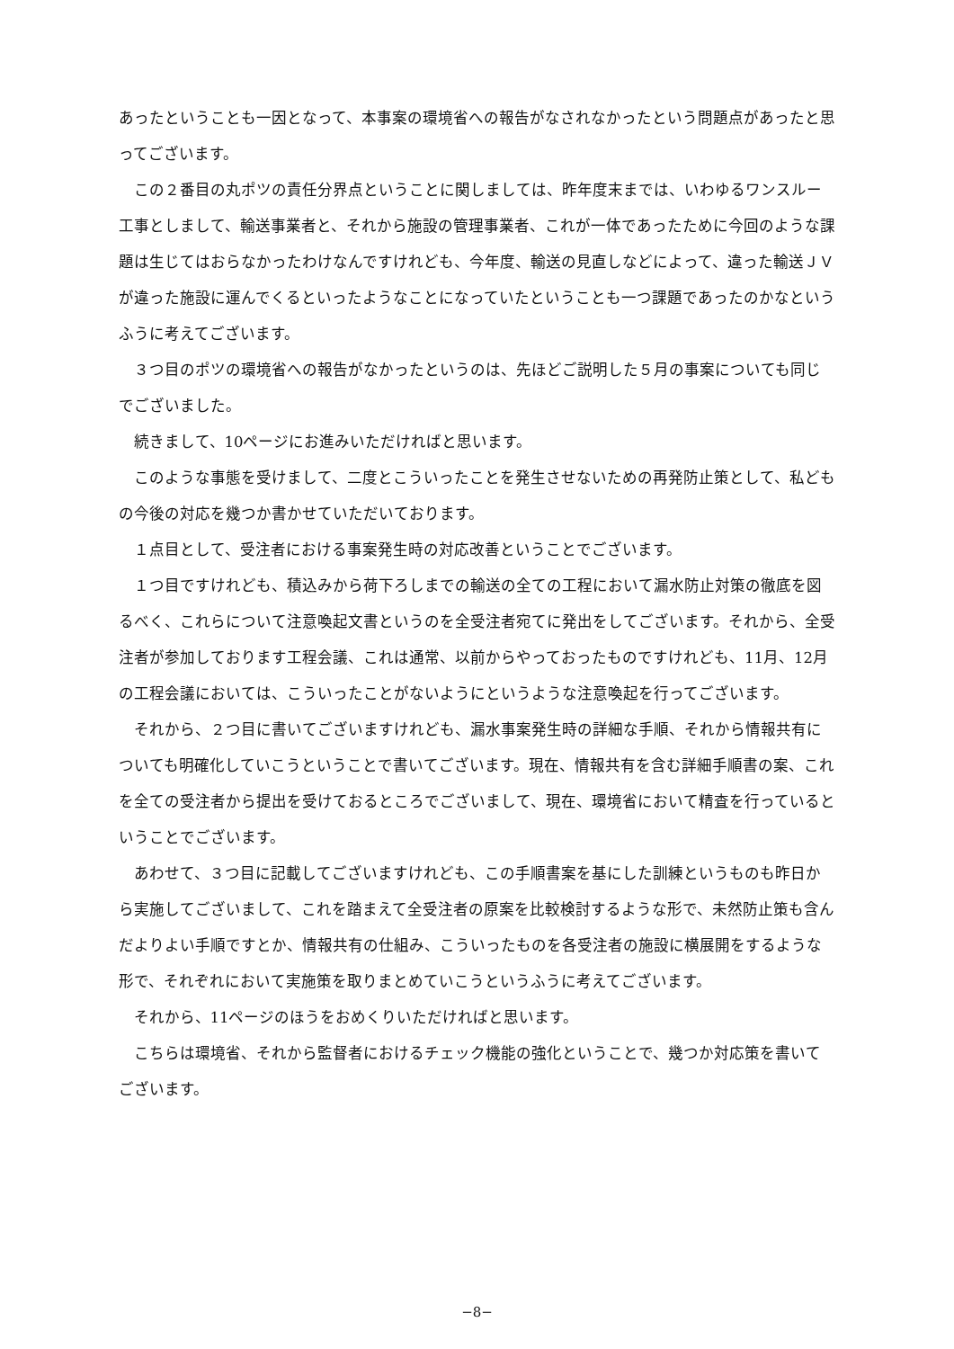あったということも一因となって、本事案の環境省への報告がなされなかったという問題点があったと思ってございます。
この２番目の丸ポツの責任分界点ということに関しましては、昨年度末までは、いわゆるワンスルー工事としまして、輸送事業者と、それから施設の管理事業者、これが一体であったために今回のような課題は生じてはおらなかったわけなんですけれども、今年度、輸送の見直しなどによって、違った輸送ＪＶが違った施設に運んでくるといったようなことになっていたということも一つ課題であったのかなというふうに考えてございます。
３つ目のポツの環境省への報告がなかったというのは、先ほどご説明した５月の事案についても同じでございました。
続きまして、10ページにお進みいただければと思います。
このような事態を受けまして、二度とこういったことを発生させないための再発防止策として、私どもの今後の対応を幾つか書かせていただいております。
１点目として、受注者における事案発生時の対応改善ということでございます。
１つ目ですけれども、積込みから荷下ろしまでの輸送の全ての工程において漏水防止対策の徹底を図るべく、これらについて注意喚起文書というのを全受注者宛てに発出をしてございます。それから、全受注者が参加しております工程会議、これは通常、以前からやっておったものですけれども、11月、12月の工程会議においては、こういったことがないようにというような注意喚起を行ってございます。
それから、２つ目に書いてございますけれども、漏水事案発生時の詳細な手順、それから情報共有についても明確化していこうということで書いてございます。現在、情報共有を含む詳細手順書の案、これを全ての受注者から提出を受けておるところでございまして、現在、環境省において精査を行っているということでございます。
あわせて、３つ目に記載してございますけれども、この手順書案を基にした訓練というものも昨日から実施してございまして、これを踏まえて全受注者の原案を比較検討するような形で、未然防止策も含んだよりよい手順ですとか、情報共有の仕組み、こういったものを各受注者の施設に横展開をするような形で、それぞれにおいて実施策を取りまとめていこうというふうに考えてございます。
それから、11ページのほうをおめくりいただければと思います。
こちらは環境省、それから監督者におけるチェック機能の強化ということで、幾つか対応策を書いてございます。
−8−